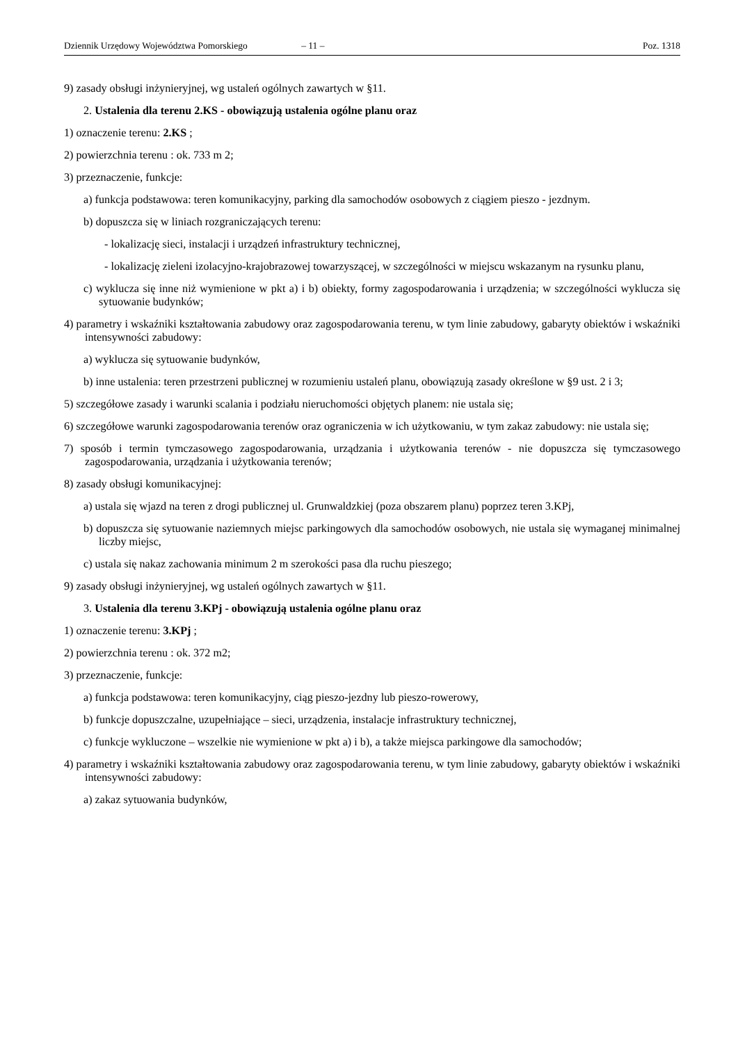Dziennik Urzędowy Województwa Pomorskiego – 11 – Poz. 1318
9) zasady obsługi inżynieryjnej, wg ustaleń ogólnych zawartych w §11.
2. Ustalenia dla terenu 2.KS - obowiązują ustalenia ogólne planu oraz
1) oznaczenie terenu: 2.KS ;
2) powierzchnia terenu : ok. 733 m 2;
3) przeznaczenie, funkcje:
a) funkcja podstawowa: teren komunikacyjny, parking dla samochodów osobowych z ciągiem pieszo - jezdnym.
b) dopuszcza się w liniach rozgraniczających terenu:
- lokalizację sieci, instalacji i urządzeń infrastruktury technicznej,
- lokalizację zieleni izolacyjno-krajobrazowej towarzyszącej, w szczególności w miejscu wskazanym na rysunku planu,
c) wyklucza się inne niż wymienione w pkt a) i b) obiekty, formy zagospodarowania i urządzenia; w szczególności wyklucza się sytuowanie budynków;
4) parametry i wskaźniki kształtowania zabudowy oraz zagospodarowania terenu, w tym linie zabudowy, gabaryty obiektów i wskaźniki intensywności zabudowy:
a) wyklucza się sytuowanie budynków,
b) inne ustalenia: teren przestrzeni publicznej w rozumieniu ustaleń planu, obowiązują zasady określone w §9 ust. 2 i 3;
5) szczegółowe zasady i warunki scalania i podziału nieruchomości objętych planem: nie ustala się;
6) szczegółowe warunki zagospodarowania terenów oraz ograniczenia w ich użytkowaniu, w tym zakaz zabudowy: nie ustala się;
7) sposób i termin tymczasowego zagospodarowania, urządzania i użytkowania terenów - nie dopuszcza się tymczasowego zagospodarowania, urządzania i użytkowania terenów;
8) zasady obsługi komunikacyjnej:
a) ustala się wjazd na teren z drogi publicznej ul. Grunwaldzkiej (poza obszarem planu) poprzez teren 3.KPj,
b) dopuszcza się sytuowanie naziemnych miejsc parkingowych dla samochodów osobowych, nie ustala się wymaganej minimalnej liczby miejsc,
c) ustala się nakaz zachowania minimum 2 m szerokości pasa dla ruchu pieszego;
9) zasady obsługi inżynieryjnej, wg ustaleń ogólnych zawartych w §11.
3. Ustalenia dla terenu 3.KPj - obowiązują ustalenia ogólne planu oraz
1) oznaczenie terenu: 3.KPj ;
2) powierzchnia terenu : ok. 372 m2;
3) przeznaczenie, funkcje:
a) funkcja podstawowa: teren komunikacyjny, ciąg pieszo-jezdny lub pieszo-rowerowy,
b) funkcje dopuszczalne, uzupełniające – sieci, urządzenia, instalacje infrastruktury technicznej,
c) funkcje wykluczone – wszelkie nie wymienione w pkt a) i b), a także miejsca parkingowe dla samochodów;
4) parametry i wskaźniki kształtowania zabudowy oraz zagospodarowania terenu, w tym linie zabudowy, gabaryty obiektów i wskaźniki intensywności zabudowy:
a) zakaz sytuowania budynków,